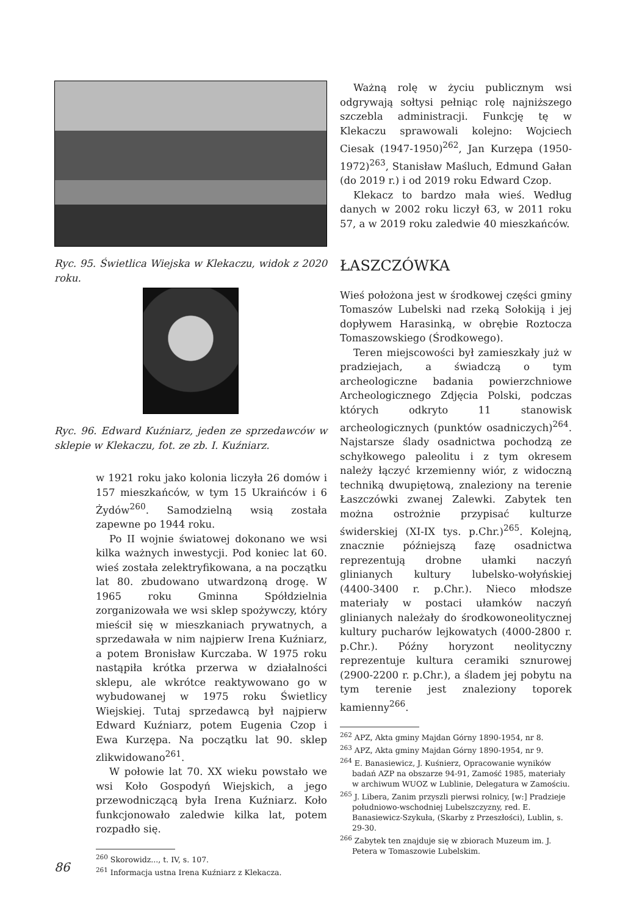Ryc. 95. Świetlica Wiejska w Klekaczu, widok z 2020 roku.
Ryc. 96. Edward Kuźniarz, jeden ze sprzedawców w sklepie w Klekaczu, fot. ze zb. I. Kuźniarz.
w 1921 roku jako kolonia liczyła 26 domów i 157 mieszkańców, w tym 15 Ukraińców i 6 Żydów<sup>260</sup>. Samodzielną wsią została zapewne po 1944 roku.
Po II wojnie światowej dokonano we wsi kilka ważnych inwestycji. Pod koniec lat 60. wieś została zelektryfikowana, a na początku lat 80. zbudowano utwardzoną drogę. W 1965 roku Gminna Spółdzielnia zorganizowała we wsi sklep spożywczy, który mieścił się w mieszkaniach prywatnych, a sprzedawała w nim najpierw Irena Kuźniarz, a potem Bronisław Kurczaba. W 1975 roku nastąpiła krótka przerwa w działalności sklepu, ale wkrótce reaktywowano go w wybudowanej w 1975 roku Świetlicy Wiejskiej. Tutaj sprzedawcą był najpierw Edward Kuźniarz, potem Eugenia Czop i Ewa Kurzępa. Na początku lat 90. sklep zlikwidowano<sup>261</sup>.
W połowie lat 70. XX wieku powstało we wsi Koło Gospodyń Wiejskich, a jego przewodniczącą była Irena Kuźniarz. Koło funkcjonowało zaledwie kilka lat, potem rozpadło się.
<sup>260</sup> Skorowidz..., t. IV, s. 107.
<sup>261</sup> Informacja ustna Irena Kuźniarz z Klekacza.
Ważną rolę w życiu publicznym wsi odgrywają sołtysi pełniąc rolę najniższego szczebla administracji. Funkcję tę w Klekaczu sprawowali kolejno: Wojciech Ciesak (1947-1950)<sup>262</sup>, Jan Kurzępa (1950-1972)<sup>263</sup>, Stanisław Maśluch, Edmund Gałan (do 2019 r.) i od 2019 roku Edward Czop.
Klekacz to bardzo mała wieś. Według danych w 2002 roku liczył 63, w 2011 roku 57, a w 2019 roku zaledwie 40 mieszkańców.
ŁASZCZÓWKA
Wieś położona jest w środkowej części gminy Tomaszów Lubelski nad rzeką Sołokiją i jej dopływem Harasinką, w obrębie Roztocza Tomaszowskiego (Środkowego).
Teren miejscowości był zamieszkały już w pradziejach, a świadczą o tym archeologiczne badania powierzchniowe Archeologicznego Zdjęcia Polski, podczas których odkryto 11 stanowisk archeologicznych (punktów osadniczych)<sup>264</sup>. Najstarsze ślady osadnictwa pochodzą ze schyłkowego paleolitu i z tym okresem należy łączyć krzemienny wiór, z widoczną techniką dwupiętową, znaleziony na terenie Łaszczówki zwanej Zalewki. Zabytek ten można ostrożnie przypisać kulturze świderskiej (XI-IX tys. p.Chr.)<sup>265</sup>. Kolejną, znacznie późniejszą fazę osadnictwa reprezentują drobne ułamki naczyń glinianych kultury lubelsko-wołyńskiej (4400-3400 r. p.Chr.). Nieco młodsze materiały w postaci ułamków naczyń glinianych należały do środkowoneolitycznej kultury pucharów lejkowatych (4000-2800 r. p.Chr.). Późny horyzont neolityczny reprezentuje kultura ceramiki sznurowej (2900-2200 r. p.Chr.), a śladem jej pobytu na tym terenie jest znaleziony toporek kamienny<sup>266</sup>.
<sup>262</sup> APZ, Akta gminy Majdan Górny 1890-1954, nr 8.
<sup>263</sup> APZ, Akta gminy Majdan Górny 1890-1954, nr 9.
<sup>264</sup> E. Banasiewicz, J. Kuśnierz, Opracowanie wyników badań AZP na obszarze 94-91, Zamość 1985, materiały w archiwum WUOZ w Lublinie, Delegatura w Zamościu.
<sup>265</sup> J. Libera, Zanim przyszli pierwsi rolnicy, [w:] Pradzieje południowo-wschodniej Lubelszczyzny, red. E. Banasiewicz-Szykuła, (Skarby z Przeszłości), Lublin, s. 29-30.
<sup>266</sup> Zabytek ten znajduje się w zbiorach Muzeum im. J. Petera w Tomaszowie Lubelskim.
86